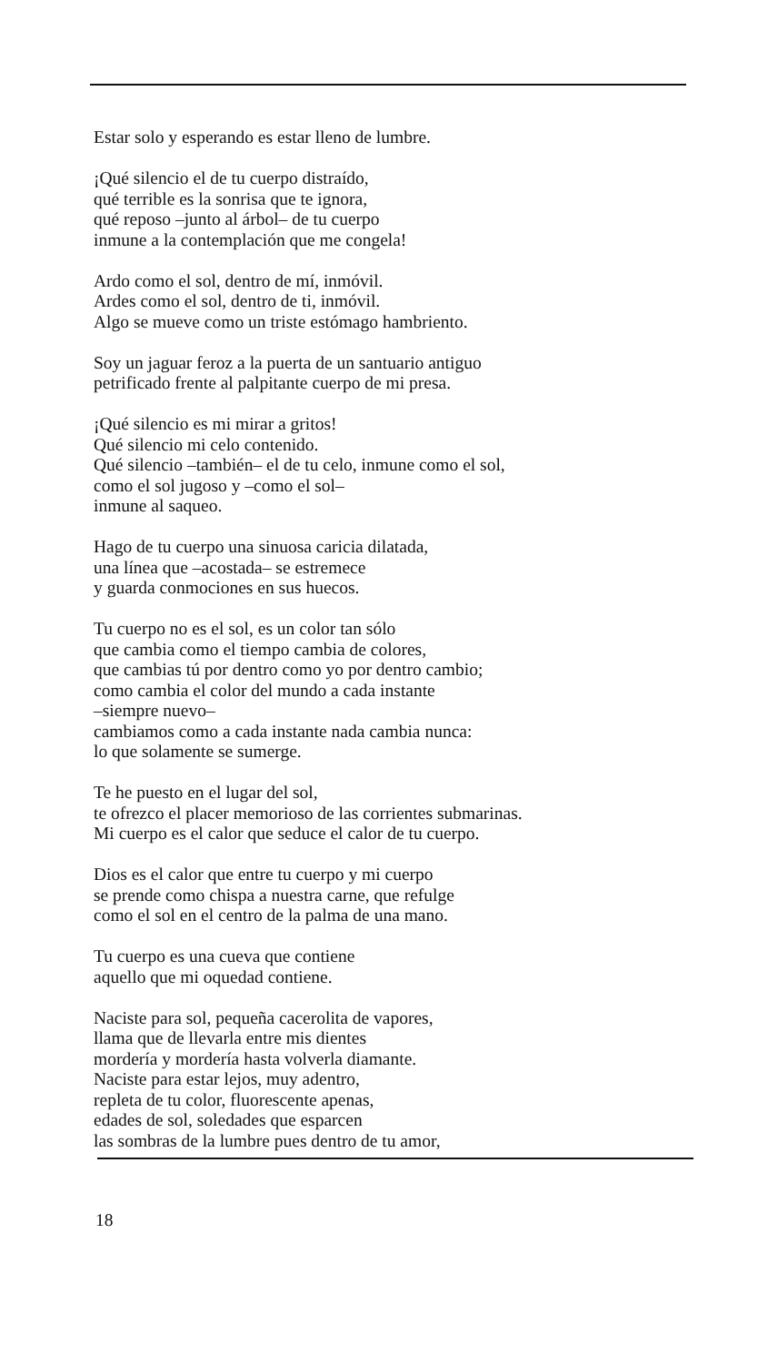Estar solo y esperando es estar lleno de lumbre.
¡Qué silencio el de tu cuerpo distraído,
qué terrible es la sonrisa que te ignora,
qué reposo –junto al árbol– de tu cuerpo
inmune a la contemplación que me congela!
Ardo como el sol, dentro de mí, inmóvil.
Ardes como el sol, dentro de ti, inmóvil.
Algo se mueve como un triste estómago hambriento.
Soy un jaguar feroz a la puerta de un santuario antiguo
petrificado frente al palpitante cuerpo de mi presa.
¡Qué silencio es mi mirar a gritos!
Qué silencio mi celo contenido.
Qué silencio –también– el de tu celo, inmune como el sol,
como el sol jugoso y –como el sol–
inmune al saqueo.
Hago de tu cuerpo una sinuosa caricia dilatada,
una línea que –acostada– se estremece
y guarda conmociones en sus huecos.
Tu cuerpo no es el sol, es un color tan sólo
que cambia como el tiempo cambia de colores,
que cambias tú por dentro como yo por dentro cambio;
como cambia el color del mundo a cada instante
–siempre nuevo–
cambiamos como a cada instante nada cambia nunca:
lo que solamente se sumerge.
Te he puesto en el lugar del sol,
te ofrezco el placer memorioso de las corrientes submarinas.
Mi cuerpo es el calor que seduce el calor de tu cuerpo.
Dios es el calor que entre tu cuerpo y mi cuerpo
se prende como chispa a nuestra carne, que refulge
como el sol en el centro de la palma de una mano.
Tu cuerpo es una cueva que contiene
aquello que mi oquedad contiene.
Naciste para sol, pequeña cacerolita de vapores,
llama que de llevarla entre mis dientes
mordería y mordería hasta volverla diamante.
Naciste para estar lejos, muy adentro,
repleta de tu color, fluorescente apenas,
edades de sol, soledades que esparcen
las sombras de la lumbre pues dentro de tu amor,
18